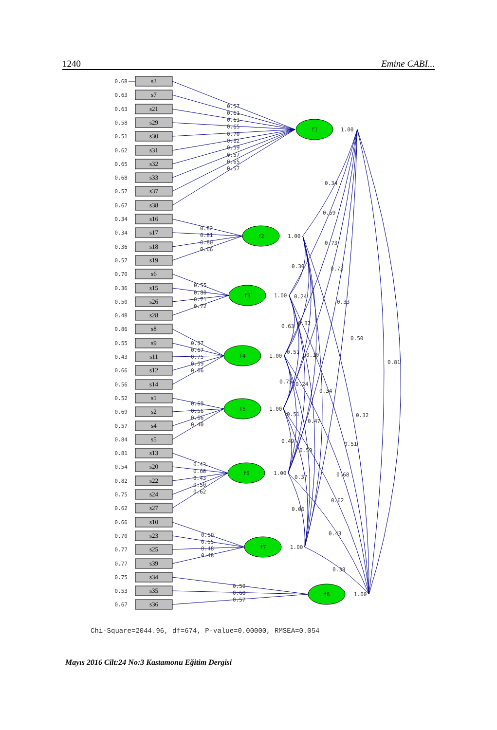1240 Emine CABI...
f1
f2
f3
f4
f5
f6
f7
f8
0.68
0.63
0.63
0.58
0.51
0.62
0.65
0.68
0.57
0.67
0.34
0.34
0.36
0.57
0.70
0.36
0.50
0.48
0.86
0.55
0.43
0.66
0.56
0.52
0.69
0.57
0.84
0.81
0.54
0.82
0.75
0.62
0.66
0.70
0.77
0.77
0.75
0.53
0.67
s3
s7
s21
s29
s30
s31
s32
s33
s37
s38
s16
s17
s18
s19
s6
s15
s26
s28
s8
s9
s11
s12
s14
s1
s2
s4
s5
s13
s20
s22
s24
s27
s10
s23
s25
s39
s34
s35
s36
0.57
0.61
0.61
0.65
0.70
0.62
0.59
0.57
0.65
0.57
0.82
0.81
0.80
0.66
0.55
0.80
0.71
0.72
0.37
0.67
0.75
0.59
0.66
0.69
0.56
0.66
0.40
0.43
0.68
0.43
0.50
0.62
0.59
0.55
0.48
0.48
0.50
0.68
0.57
1.00
1.00
1.00
1.00
1.00
1.00
1.00
1.00
0.34
0.59
0.73
0.73
0.33
0.50
0.81
0.30
0.24
0.63
0.32
0.51
0.10
0.75
0.24
0.34
0.32
0.51
0.47
0.51
0.49
0.59
0.37
0.68
0.62
0.06
0.43
0.38
Chi-Square=2044.96, df=674, P-value=0.00000, RMSEA=0.054
Mayıs 2016 Cilt:24 No:3 Kastamonu Eğitim Dergisi